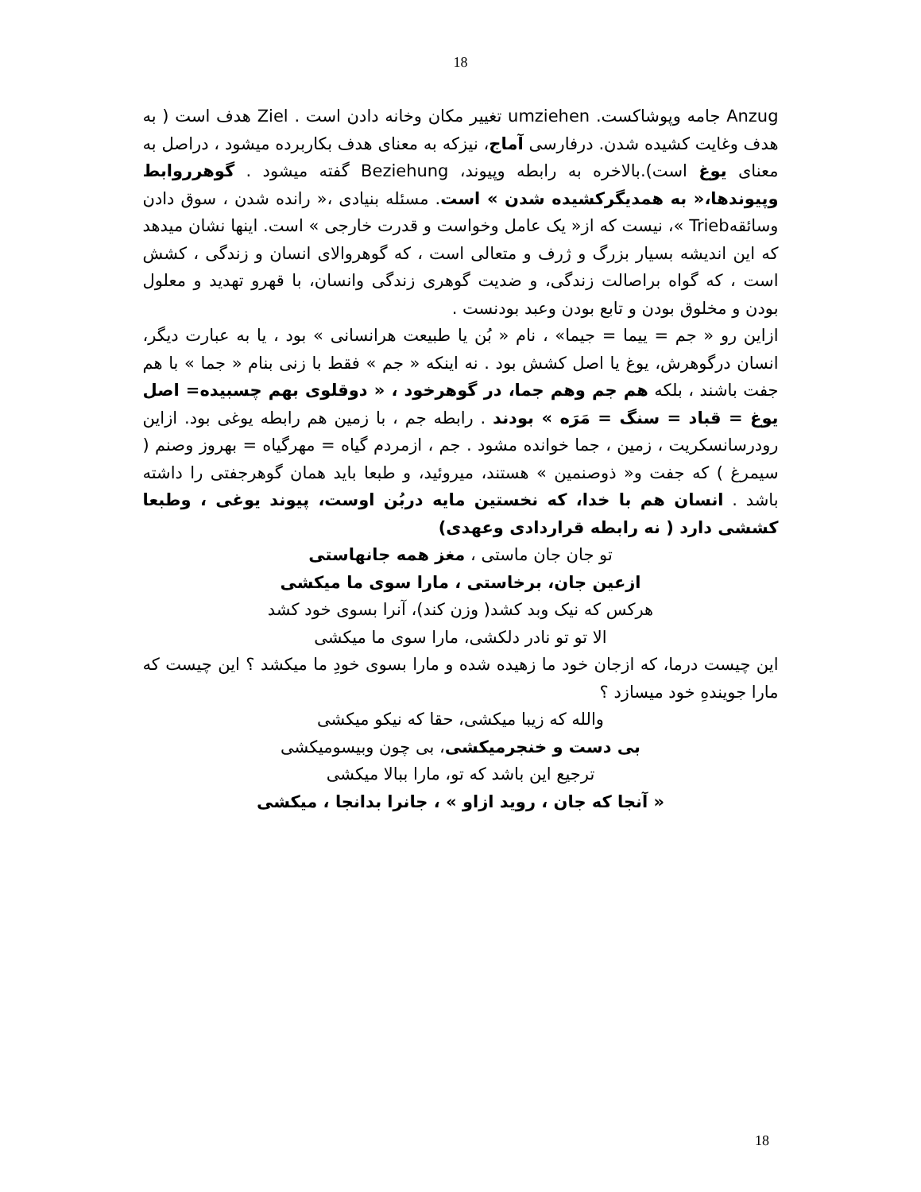18
Anzug جامه وپوشاکست. umziehen تغییر مکان وخانه دادن است . Ziel هدف است ( به هدف وغایت کشیده شدن. درفارسی آماج، نیزکه به معنای هدف بکاربرده میشود ، دراصل به معنای یوغ است).بالاخره به رابطه وپیوند، Beziehung گفته میشود . گوهرروابط وپیوندها،« به همدیگرکشیده شدن » است. مسئله بنیادی ،« رانده شدن ، سوق دادن وسائقهTrieb »، نیست که از« یک عامل وخواست و قدرت خارجی » است. اینها نشان میدهد که این اندیشه بسیار بزرگ و ژرف و متعالی است ، که گوهروالای انسان و زندگی ، کشش است ، که گواه براصالت زندگی، و ضدیت گوهری زندگی وانسان، با قهرو تهدید و معلول بودن و مخلوق بودن و تابع بودن وعبد بودنست .
ازاین رو « جم = ییما = جیما» ، نام « بُن یا طبیعت هرانسانی » بود ، یا به عبارت دیگر، انسان درگوهرش، یوغ یا اصل کشش بود . نه اینکه « جم » فقط با زنی بنام « جما » با هم جفت باشند ، بلکه هم جم وهم جما، در گوهرخود ، « دوقلوی بهم چسبیده= اصل یوغ = قباد = سنگ = مَرَه » بودند . رابطه جم ، با زمین هم رابطه یوغی بود. ازاین رودرسانسکریت ، زمین ، جما خوانده مشود . جم ، ازمردم گیاه = مهرگیاه = بهروز وصنم ( سیمرغ ) که جفت و« ذوصنمین » هستند، میروئید، و طبعا باید همان گوهرجفتی را داشته باشد . انسان هم با خدا، که نخستین مایه دربُن اوست، پیوند یوغی ، وطبعا کششی دارد ( نه رابطه قراردادی وعهدی)
تو جان جان ماستی ، مغز همه جانهاستی
ازعین جان، برخاستی ، مارا سوی ما میکشی
هرکس که نیک وبد کشد( وزن کند)، آنرا بسوی خود کشد
الا تو تو نادر دلکشی، مارا سوی ما میکشی
این چیست درما، که ازجان خود ما زهیده شده و مارا بسوی خودِ ما میکشد ؟ این چیست که مارا جویندهِ خود میسازد ؟
والله که زیبا میکشی، حقا که نیکو میکشی
بی دست و خنجرمیکشی، بی چون وبیسومیکشی
ترجیع این باشد که تو، مارا ببالا میکشی
« آنجا که جان ، روید ازاو » ، جانرا بدانجا ، میکشی
18